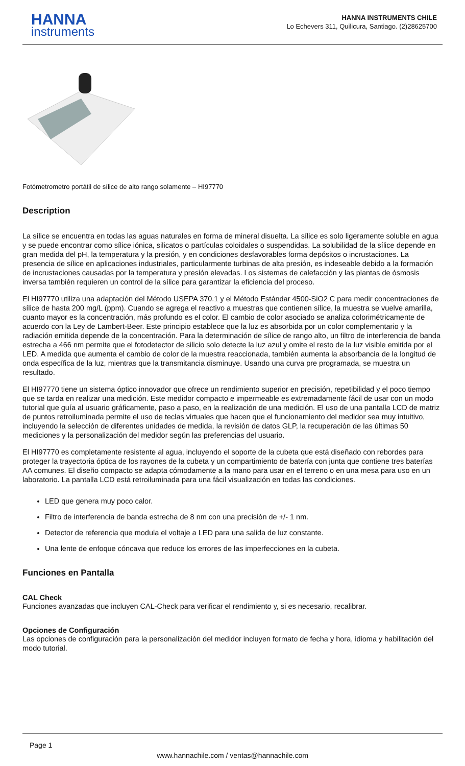HANNA
instruments
HANNA INSTRUMENTS CHILE
Lo Echevers 311, Quilicura, Santiago. (2)28625700
Fotómetrometro portátil de sílice de alto rango solamente – HI97770
Description
La sílice se encuentra en todas las aguas naturales en forma de mineral disuelta. La sílice es solo ligeramente soluble en agua y se puede encontrar como sílice iónica, silicatos o partículas coloidales o suspendidas. La solubilidad de la sílice depende en gran medida del pH, la temperatura y la presión, y en condiciones desfavorables forma depósitos o incrustaciones. La presencia de sílice en aplicaciones industriales, particularmente turbinas de alta presión, es indeseable debido a la formación de incrustaciones causadas por la temperatura y presión elevadas. Los sistemas de calefacción y las plantas de ósmosis inversa también requieren un control de la sílice para garantizar la eficiencia del proceso.
El HI97770 utiliza una adaptación del Método USEPA 370.1 y el Método Estándar 4500-SiO2 C para medir concentraciones de sílice de hasta 200 mg/L (ppm). Cuando se agrega el reactivo a muestras que contienen sílice, la muestra se vuelve amarilla, cuanto mayor es la concentración, más profundo es el color. El cambio de color asociado se analiza colorimétricamente de acuerdo con la Ley de Lambert-Beer. Este principio establece que la luz es absorbida por un color complementario y la radiación emitida depende de la concentración. Para la determinación de sílice de rango alto, un filtro de interferencia de banda estrecha a 466 nm permite que el fotodetector de silicio solo detecte la luz azul y omite el resto de la luz visible emitida por el LED. A medida que aumenta el cambio de color de la muestra reaccionada, también aumenta la absorbancia de la longitud de onda específica de la luz, mientras que la transmitancia disminuye. Usando una curva pre programada, se muestra un resultado.
El HI97770 tiene un sistema óptico innovador que ofrece un rendimiento superior en precisión, repetibilidad y el poco tiempo que se tarda en realizar una medición. Este medidor compacto e impermeable es extremadamente fácil de usar con un modo tutorial que guía al usuario gráficamente, paso a paso, en la realización de una medición. El uso de una pantalla LCD de matriz de puntos retroiluminada permite el uso de teclas virtuales que hacen que el funcionamiento del medidor sea muy intuitivo, incluyendo la selección de diferentes unidades de medida, la revisión de datos GLP, la recuperación de las últimas 50 mediciones y la personalización del medidor según las preferencias del usuario.
El HI97770 es completamente resistente al agua, incluyendo el soporte de la cubeta que está diseñado con rebordes para proteger la trayectoria óptica de los rayones de la cubeta y un compartimiento de batería con junta que contiene tres baterías AA comunes. El diseño compacto se adapta cómodamente a la mano para usar en el terreno o en una mesa para uso en un laboratorio. La pantalla LCD está retroiluminada para una fácil visualización en todas las condiciones.
LED que genera muy poco calor.
Filtro de interferencia de banda estrecha de 8 nm con una precisión de +/- 1 nm.
Detector de referencia que modula el voltaje a LED para una salida de luz constante.
Una lente de enfoque cóncava que reduce los errores de las imperfecciones en la cubeta.
Funciones en Pantalla
CAL Check
Funciones avanzadas que incluyen CAL-Check para verificar el rendimiento y, si es necesario, recalibrar.
Opciones de Configuración
Las opciones de configuración para la personalización del medidor incluyen formato de fecha y hora, idioma y habilitación del modo tutorial.
Page 1
www.hannachile.com / ventas@hannachile.com